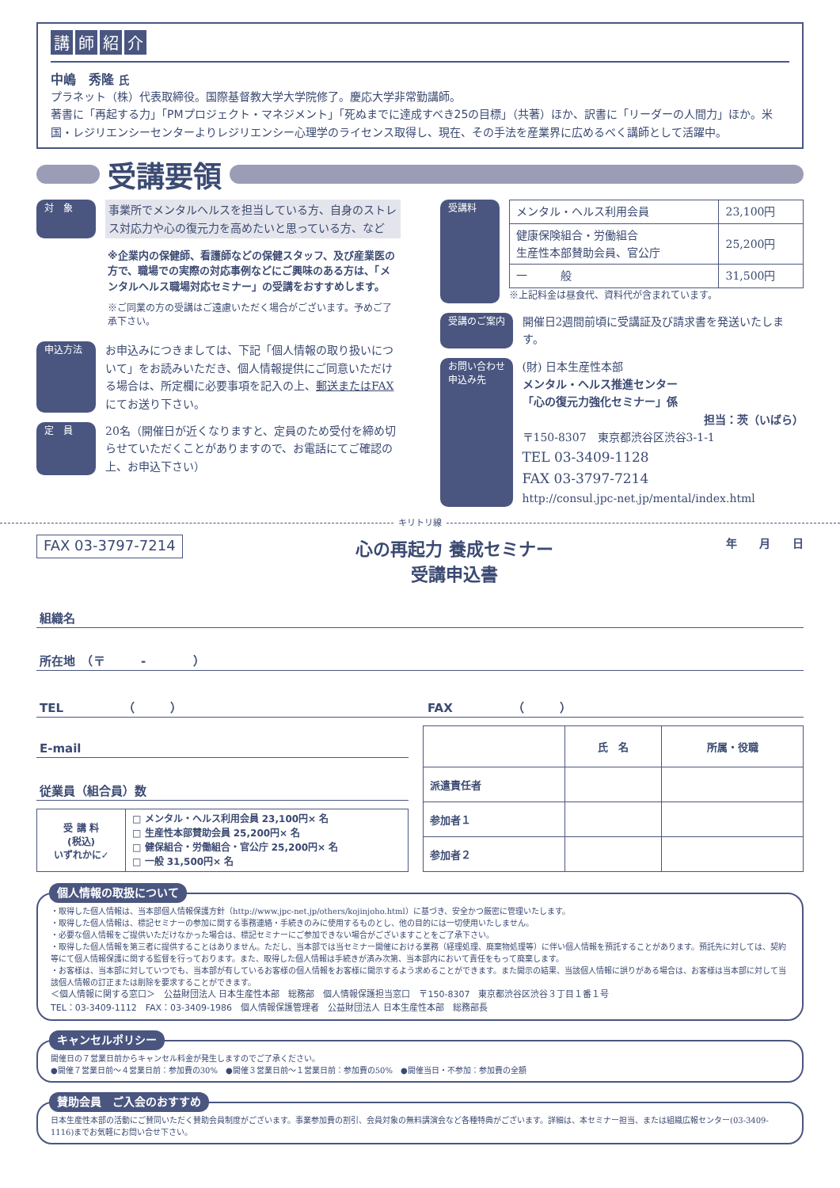講師紹介
中嶋　秀隆 氏
プラネット（株）代表取締役。国際基督教大学大学院修了。慶応大学非常勤講師。
著書に「再起する力」「PMプロジェクト・マネジメント」「死ぬまでに達成すべき25の目標」（共著）ほか、訳書に「リーダーの人間力」ほか。米国・レジリエンシーセンターよりレジリエンシー心理学のライセンス取得し、現在、その手法を産業界に広めるべく講師として活躍中。
受講要領
対　象
事業所でメンタルヘルスを担当している方、自身のストレス対応力や心の復元力を高めたいと思っている方、など
※企業内の保健師、看護師などの保健スタッフ、及び産業医の方で、職場での実際の対応事例などにご興味のある方は、「メンタルヘルス職場対応セミナー」の受講をおすすめします。
※ご同業の方の受講はご遠慮いただく場合がございます。予めご了承下さい。
申込方法
お申込みにつきましては、下記「個人情報の取り扱いについて」をお読みいただき、個人情報提供にご同意いただける場合は、所定欄に必要事項を記入の上、郵送またはFAXにてお送り下さい。
定　員
20名（開催日が近くなりますと、定員のため受付を締め切らせていただくことがありますので、お電話にてご確認の上、お申込下さい）
受講料
| メンタル・ヘルス利用会員 | 23,100円 |
| 健康保険組合・労働組合 生産性本部賛助会員、官公庁 | 25,200円 |
| 一 般 | 31,500円 |
※上記料金は昼食代、資料代が含まれています。
受講のご案内
開催日2週間前頃に受講証及び請求書を発送いたします。
お問い合わせ
申込み先
(財) 日本生産性本部
メンタル・ヘルス推進センター
「心の復元力強化セミナー」係
担当：茨（いばら）
〒150-8307　東京都渋谷区渋谷3-1-1
TEL 03-3409-1128
FAX 03-3797-7214
http://consul.jpc-net.jp/mental/index.html
キリトリ線
FAX 03-3797-7214
心の再起力 養成セミナー
受講申込書
年　　月　　日
組織名
所在地　（〒　　　-　　　　）
TEL　　　　　（　　　） FAX　　　　　（　　　）
E-mail
従業員（組合員）数
| 受 講 料 (税込) いずれかに✓ | □ メンタル・ヘルス利用会員 23,100円× 名 □ 生産性本部賛助会員 25,200円× 名 □ 健保組合・労働組合・官公庁 25,200円× 名 □ 一般 31,500円× 名 |
| | 氏 名 | 所属・役職 |
| --- | --- | --- |
| 派遣責任者 | | |
| 参加者１ | | |
| 参加者２ | | |
個人情報の取扱について
・取得した個人情報は、当本部個人情報保護方針（http://www.jpc-net.jp/others/kojinjoho.html）に基づき、安全かつ厳密に管理いたします。
・取得した個人情報は、標記セミナーの参加に関する事務連絡・手続きのみに使用するものとし、他の目的には一切使用いたしません。
・必要な個人情報をご提供いただけなかった場合は、標記セミナーにご参加できない場合がございますことをご了承下さい。
・取得した個人情報を第三者に提供することはありません。ただし、当本部では当セミナー開催における業務（経理処理、廃棄物処理等）に伴い個人情報を預託することがあります。預託先に対しては、契約等にて個人情報保護に関する監督を行っております。また、取得した個人情報は手続きが済み次第、当本部内において責任をもって廃棄します。
・お客様は、当本部に対していつでも、当本部が有しているお客様の個人情報をお客様に開示するよう求めることができます。また開示の結果、当該個人情報に誤りがある場合は、お客様は当本部に対して当該個人情報の訂正または削除を要求することができます。
＜個人情報に関する窓口＞　公益財団法人 日本生産性本部　総務部　個人情報保護担当窓口　〒150-8307　東京都渋谷区渋谷３丁目１番１号
TEL：03-3409-1112　FAX：03-3409-1986　個人情報保護管理者　公益財団法人 日本生産性本部　総務部長
キャンセルポリシー
開催日の７営業日前からキャンセル料金が発生しますのでご了承ください。
●開催７営業日前～４営業日前：参加費の30%　●開催３営業日前～１営業日前：参加費の50%　●開催当日・不参加：参加費の全額
賛助会員　ご入会のおすすめ
日本生産性本部の活動にご賛同いただく賛助会員制度がございます。事業参加費の割引、会員対象の無料講演会など各種特典がございます。詳細は、本セミナー担当、または組織広報センター(03-3409-1116)までお気軽にお問い合せ下さい。